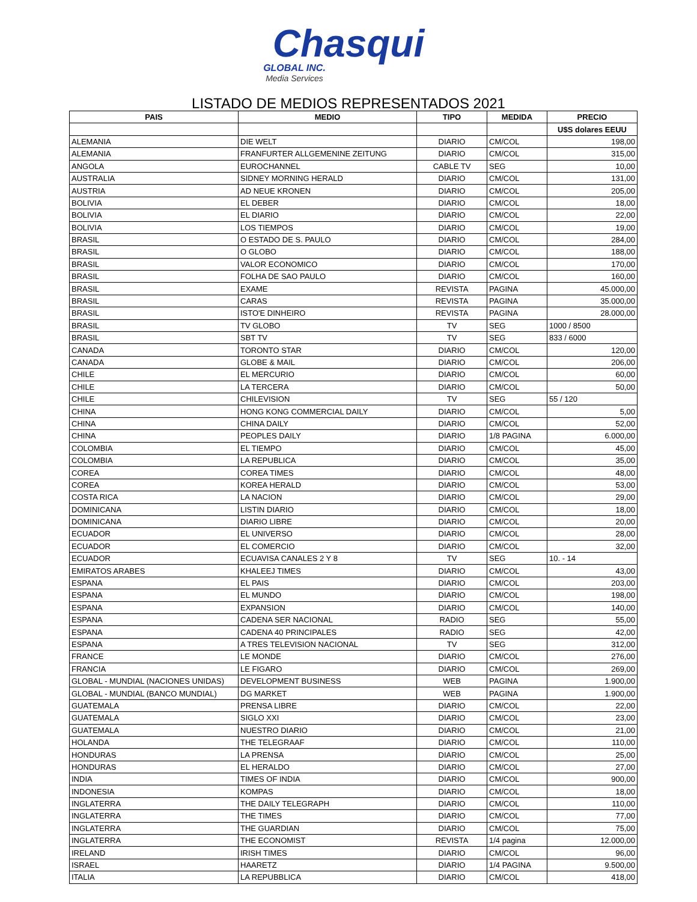Chasqui
GLOBAL INC.
Media Services
LISTADO DE MEDIOS REPRESENTADOS 2021
| PAIS | MEDIO | TIPO | MEDIDA | PRECIO |
| --- | --- | --- | --- | --- |
| | | | | U$S dolares EEUU |
| ALEMANIA | DIE WELT | DIARIO | CM/COL | 198,00 |
| ALEMANIA | FRANFURTER ALLGEMENINE ZEITUNG | DIARIO | CM/COL | 315,00 |
| ANGOLA | EUROCHANNEL | CABLE TV | SEG | 10,00 |
| AUSTRALIA | SIDNEY MORNING HERALD | DIARIO | CM/COL | 131,00 |
| AUSTRIA | AD NEUE KRONEN | DIARIO | CM/COL | 205,00 |
| BOLIVIA | EL DEBER | DIARIO | CM/COL | 18,00 |
| BOLIVIA | EL DIARIO | DIARIO | CM/COL | 22,00 |
| BOLIVIA | LOS TIEMPOS | DIARIO | CM/COL | 19,00 |
| BRASIL | O ESTADO DE S. PAULO | DIARIO | CM/COL | 284,00 |
| BRASIL | O GLOBO | DIARIO | CM/COL | 188,00 |
| BRASIL | VALOR ECONOMICO | DIARIO | CM/COL | 170,00 |
| BRASIL | FOLHA DE SAO PAULO | DIARIO | CM/COL | 160,00 |
| BRASIL | EXAME | REVISTA | PAGINA | 45.000,00 |
| BRASIL | CARAS | REVISTA | PAGINA | 35.000,00 |
| BRASIL | ISTO'E DINHEIRO | REVISTA | PAGINA | 28.000,00 |
| BRASIL | TV GLOBO | TV | SEG | 1000 / 8500 |
| BRASIL | SBT TV | TV | SEG | 833 / 6000 |
| CANADA | TORONTO STAR | DIARIO | CM/COL | 120,00 |
| CANADA | GLOBE & MAIL | DIARIO | CM/COL | 206,00 |
| CHILE | EL MERCURIO | DIARIO | CM/COL | 60,00 |
| CHILE | LA TERCERA | DIARIO | CM/COL | 50,00 |
| CHILE | CHILEVISION | TV | SEG | 55 / 120 |
| CHINA | HONG KONG COMMERCIAL DAILY | DIARIO | CM/COL | 5,00 |
| CHINA | CHINA DAILY | DIARIO | CM/COL | 52,00 |
| CHINA | PEOPLES DAILY | DIARIO | 1/8 PAGINA | 6.000,00 |
| COLOMBIA | EL TIEMPO | DIARIO | CM/COL | 45,00 |
| COLOMBIA | LA REPUBLICA | DIARIO | CM/COL | 35,00 |
| COREA | COREA TIMES | DIARIO | CM/COL | 48,00 |
| COREA | KOREA HERALD | DIARIO | CM/COL | 53,00 |
| COSTA RICA | LA NACION | DIARIO | CM/COL | 29,00 |
| DOMINICANA | LISTIN DIARIO | DIARIO | CM/COL | 18,00 |
| DOMINICANA | DIARIO LIBRE | DIARIO | CM/COL | 20,00 |
| ECUADOR | EL UNIVERSO | DIARIO | CM/COL | 28,00 |
| ECUADOR | EL COMERCIO | DIARIO | CM/COL | 32,00 |
| ECUADOR | ECUAVISA CANALES 2 Y 8 | TV | SEG | 10. - 14 |
| EMIRATOS ARABES | KHALEEJ TIMES | DIARIO | CM/COL | 43,00 |
| ESPANA | EL PAIS | DIARIO | CM/COL | 203,00 |
| ESPANA | EL MUNDO | DIARIO | CM/COL | 198,00 |
| ESPANA | EXPANSION | DIARIO | CM/COL | 140,00 |
| ESPANA | CADENA SER NACIONAL | RADIO | SEG | 55,00 |
| ESPANA | CADENA 40 PRINCIPALES | RADIO | SEG | 42,00 |
| ESPANA | A TRES TELEVISION NACIONAL | TV | SEG | 312,00 |
| FRANCE | LE MONDE | DIARIO | CM/COL | 276,00 |
| FRANCIA | LE FIGARO | DIARIO | CM/COL | 269,00 |
| GLOBAL - MUNDIAL (NACIONES UNIDAS) | DEVELOPMENT BUSINESS | WEB | PAGINA | 1.900,00 |
| GLOBAL - MUNDIAL (BANCO MUNDIAL) | DG MARKET | WEB | PAGINA | 1.900,00 |
| GUATEMALA | PRENSA LIBRE | DIARIO | CM/COL | 22,00 |
| GUATEMALA | SIGLO XXI | DIARIO | CM/COL | 23,00 |
| GUATEMALA | NUESTRO DIARIO | DIARIO | CM/COL | 21,00 |
| HOLANDA | THE TELEGRAAF | DIARIO | CM/COL | 110,00 |
| HONDURAS | LA PRENSA | DIARIO | CM/COL | 25,00 |
| HONDURAS | EL HERALDO | DIARIO | CM/COL | 27,00 |
| INDIA | TIMES OF INDIA | DIARIO | CM/COL | 900,00 |
| INDONESIA | KOMPAS | DIARIO | CM/COL | 18,00 |
| INGLATERRA | THE DAILY TELEGRAPH | DIARIO | CM/COL | 110,00 |
| INGLATERRA | THE TIMES | DIARIO | CM/COL | 77,00 |
| INGLATERRA | THE GUARDIAN | DIARIO | CM/COL | 75,00 |
| INGLATERRA | THE ECONOMIST | REVISTA | 1/4 pagina | 12.000,00 |
| IRELAND | IRISH TIMES | DIARIO | CM/COL | 96,00 |
| ISRAEL | HAARETZ | DIARIO | 1/4 PAGINA | 9.500,00 |
| ITALIA | LA REPUBBLICA | DIARIO | CM/COL | 418,00 |